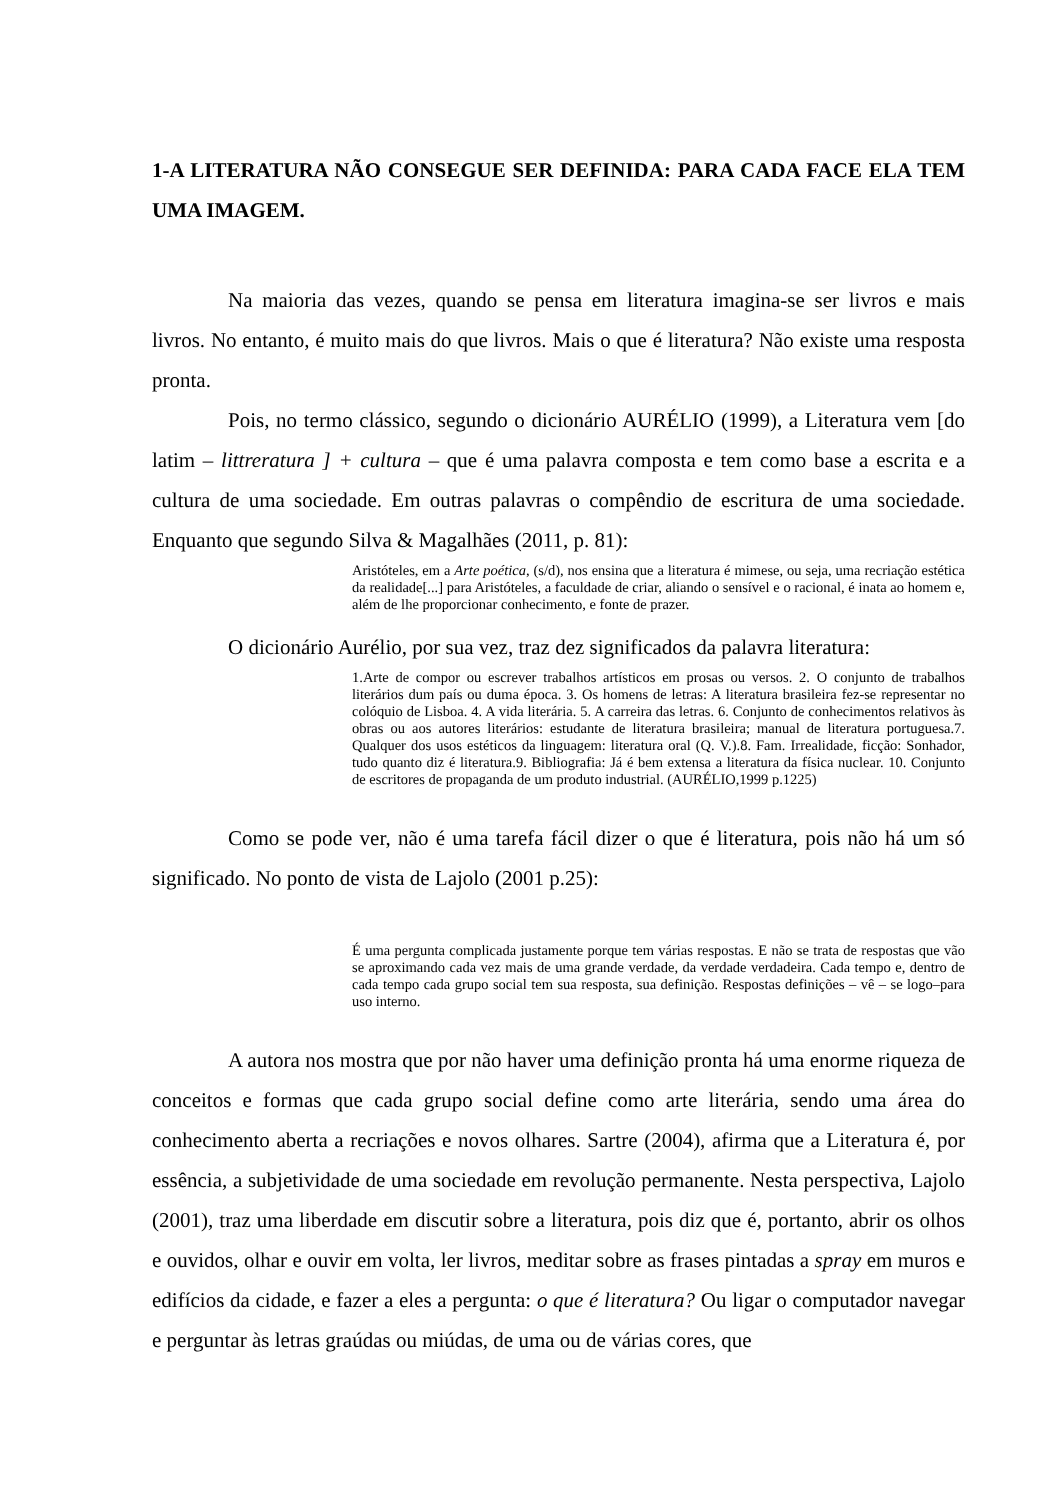1-A LITERATURA NÃO CONSEGUE SER DEFINIDA: PARA CADA FACE ELA TEM UMA IMAGEM.
Na maioria das vezes, quando se pensa em literatura imagina-se ser livros e mais livros. No entanto, é muito mais do que livros. Mais o que é literatura? Não existe uma resposta pronta.
Pois, no termo clássico, segundo o dicionário AURÉLIO (1999), a Literatura vem [do latim – littreratura ] + cultura – que é uma palavra composta e tem como base a escrita e a cultura de uma sociedade. Em outras palavras o compêndio de escritura de uma sociedade. Enquanto que segundo Silva & Magalhães (2011, p. 81):
Aristóteles, em a Arte poética, (s/d), nos ensina que a literatura é mimese, ou seja, uma recriação estética da realidade[...] para Aristóteles, a faculdade de criar, aliando o sensível e o racional, é inata ao homem e, além de lhe proporcionar conhecimento, e fonte de prazer.
O dicionário Aurélio, por sua vez, traz dez significados da palavra literatura:
1.Arte de compor ou escrever trabalhos artísticos em prosas ou versos. 2. O conjunto de trabalhos literários dum país ou duma época. 3. Os homens de letras: A literatura brasileira fez-se representar no colóquio de Lisboa. 4. A vida literária. 5. A carreira das letras. 6. Conjunto de conhecimentos relativos às obras ou aos autores literários: estudante de literatura brasileira; manual de literatura portuguesa.7. Qualquer dos usos estéticos da linguagem: literatura oral (Q. V.).8. Fam. Irrealidade, ficção: Sonhador, tudo quanto diz é literatura.9. Bibliografia: Já é bem extensa a literatura da física nuclear. 10. Conjunto de escritores de propaganda de um produto industrial. (AURÉLIO,1999 p.1225)
Como se pode ver, não é uma tarefa fácil dizer o que é literatura, pois não há um só significado. No ponto de vista de Lajolo (2001 p.25):
É uma pergunta complicada justamente porque tem várias respostas. E não se trata de respostas que vão se aproximando cada vez mais de uma grande verdade, da verdade verdadeira. Cada tempo e, dentro de cada tempo cada grupo social tem sua resposta, sua definição. Respostas definições – vê – se logo–para uso interno.
A autora nos mostra que por não haver uma definição pronta há uma enorme riqueza de conceitos e formas que cada grupo social define como arte literária, sendo uma área do conhecimento aberta a recriações e novos olhares. Sartre (2004), afirma que a Literatura é, por essência, a subjetividade de uma sociedade em revolução permanente. Nesta perspectiva, Lajolo (2001), traz uma liberdade em discutir sobre a literatura, pois diz que é, portanto, abrir os olhos e ouvidos, olhar e ouvir em volta, ler livros, meditar sobre as frases pintadas a spray em muros e edifícios da cidade, e fazer a eles a pergunta: o que é literatura? Ou ligar o computador navegar e perguntar às letras graúdas ou miúdas, de uma ou de várias cores, que